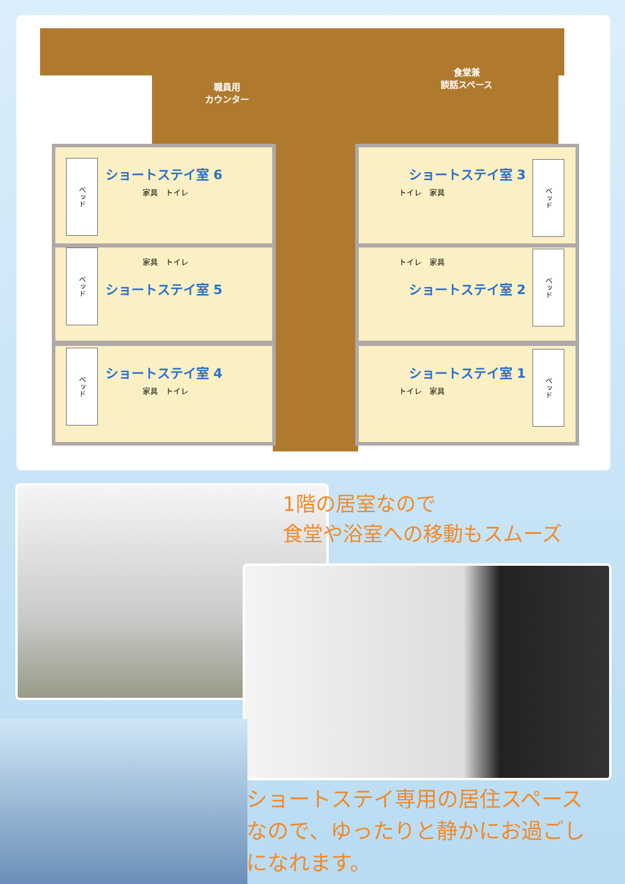職員用
カウンター
食堂兼
談話スペース
ショートステイ室 6
家具　トイレ
家具　トイレ
ショートステイ室 5
ショートステイ室 4
家具　トイレ
ショートステイ室 3
トイレ　家具
トイレ　家具
ショートステイ室 2
ショートステイ室 1
トイレ　家具
ベッド
ベッド
ベッド
ベッド
ベッド
ベッド
1階の居室なので
食堂や浴室への移動もスムーズ
ショートステイ専用の居住スペース
なので、ゆったりと静かにお過ごし
になれます。